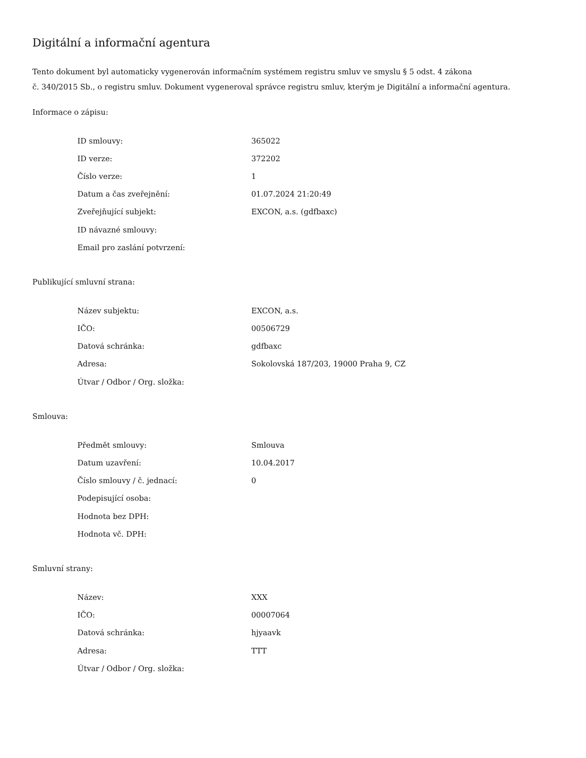Digitální a informační agentura
Tento dokument byl automaticky vygenerován informačním systémem registru smluv ve smyslu § 5 odst. 4 zákona
č. 340/2015 Sb., o registru smluv. Dokument vygeneroval správce registru smluv, kterým je Digitální a informační agentura.
Informace o zápisu:
| ID smlouvy: | 365022 |
| ID verze: | 372202 |
| Číslo verze: | 1 |
| Datum a čas zveřejnění: | 01.07.2024 21:20:49 |
| Zveřejňující subjekt: | EXCON, a.s. (gdfbaxc) |
| ID návazné smlouvy: | |
| Email pro zaslání potvrzení: | |
Publikující smluvní strana:
| Název subjektu: | EXCON, a.s. |
| IČO: | 00506729 |
| Datová schránka: | gdfbaxc |
| Adresa: | Sokolovská 187/203, 19000 Praha 9, CZ |
| Útvar / Odbor / Org. složka: | |
Smlouva:
| Předmět smlouvy: | Smlouva |
| Datum uzavření: | 10.04.2017 |
| Číslo smlouvy / č. jednací: | 0 |
| Podepisující osoba: | |
| Hodnota bez DPH: | |
| Hodnota vč. DPH: | |
Smluvní strany:
| Název: | XXX |
| IČO: | 00007064 |
| Datová schránka: | hjyaavk |
| Adresa: | TTT |
| Útvar / Odbor / Org. složka: | |